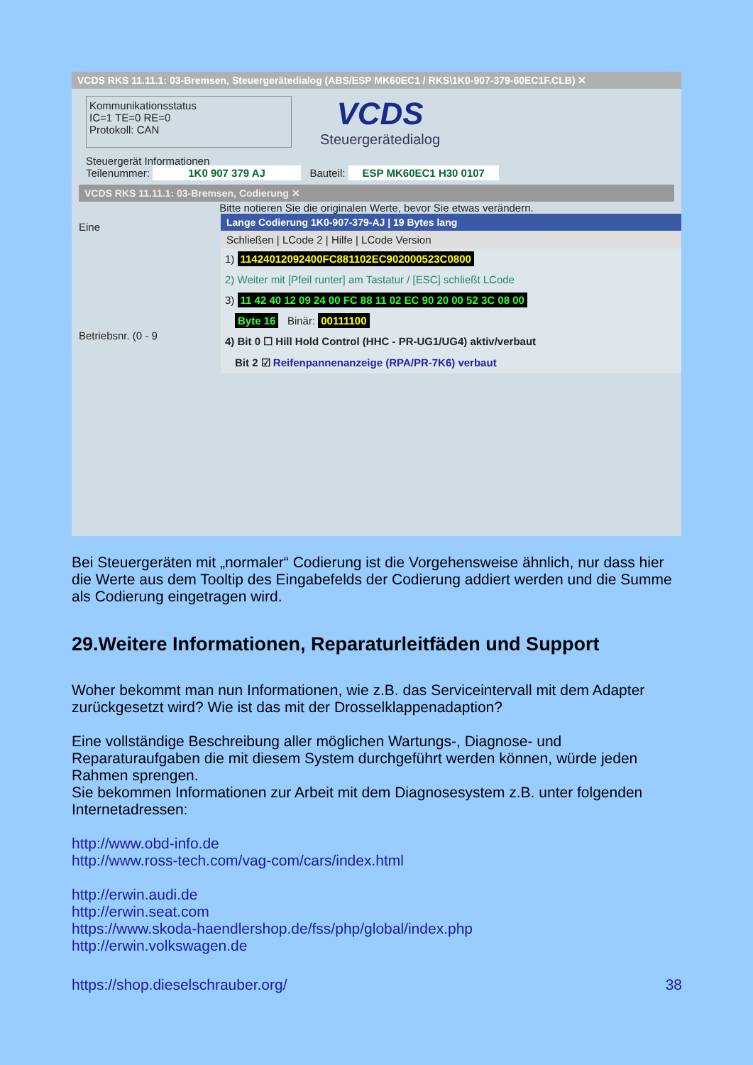VCDS RKS 11.11.1: 03-Bremsen, Steuergerätedialog (ABS/ESP MK60EC1 / RKS\1K0-907-379-60EC1F.CLB) ✕
Kommunikationsstatus
IC=1 TE=0 RE=0
Protokoll: CAN
VCDS
Steuergerätedialog
Steuergerät Informationen
Teilenummer: 1K0 907 379 AJ Bauteil: ESP MK60EC1 H30 0107
VCDS RKS 11.11.1: 03-Bremsen, Codierung ✕
Bitte notieren Sie die originalen Werte, bevor Sie etwas verändern.
Eine
Betriebsnr. (0 - 9
Lange Codierung 1K0-907-379-AJ | 19 Bytes lang
Schließen | LCode 2 | Hilfe | LCode Version
1) 11424012092400FC881102EC902000523C0800
2) Weiter mit [Pfeil runter] am Tastatur / [ESC] schließt LCode
3) 11 42 40 12 09 24 00 FC 88 11 02 EC 90 20 00 52 3C 08 00
Byte 16 Binär: 00111100
4) Bit 0 ☐ Hill Hold Control (HHC - PR-UG1/UG4) aktiv/verbaut
Bit 2 ☑ Reifenpannenanzeige (RPA/PR-7K6) verbaut
Bei Steuergeräten mit „normaler“ Codierung ist die Vorgehensweise ähnlich, nur dass hier die Werte aus dem Tooltip des Eingabefelds der Codierung addiert werden und die Summe als Codierung eingetragen wird.
29.Weitere Informationen, Reparaturleitfäden und Support
Woher bekommt man nun Informationen, wie z.B. das Serviceintervall mit dem Adapter zurückgesetzt wird? Wie ist das mit der Drosselklappenadaption?
Eine vollständige Beschreibung aller möglichen Wartungs-, Diagnose- und Reparaturaufgaben die mit diesem System durchgeführt werden können, würde jeden Rahmen sprengen.
Sie bekommen Informationen zur Arbeit mit dem Diagnosesystem z.B. unter folgenden Internetadressen:
http://www.obd-info.de
http://www.ross-tech.com/vag-com/cars/index.html
http://erwin.audi.de
http://erwin.seat.com
https://www.skoda-haendlershop.de/fss/php/global/index.php
http://erwin.volkswagen.de
https://shop.dieselschrauber.org/ 38